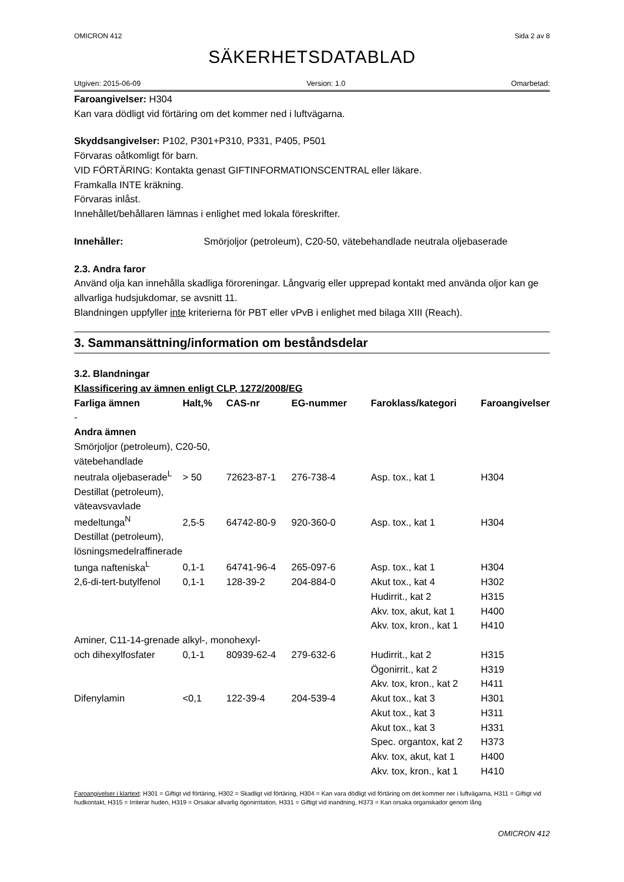OMICRON 412 Sida 2 av 8
SÄKERHETSDATABLAD
Utgiven: 2015-06-09 Version: 1.0 Omarbetad:
Faroangivelser: H304
Kan vara dödligt vid förtäring om det kommer ned i luftvägarna.
Skyddsangivelser: P102, P301+P310, P331, P405, P501
Förvaras oåtkomligt för barn.
VID FÖRTÄRING: Kontakta genast GIFTINFORMATIONSCENTRAL eller läkare.
Framkalla INTE kräkning.
Förvaras inlåst.
Innehållet/behållaren lämnas i enlighet med lokala föreskrifter.
Innehåller: Smörjoljor (petroleum), C20-50, vätebehandlade neutrala oljebaserade
2.3. Andra faror
Använd olja kan innehålla skadliga föroreningar. Långvarig eller upprepad kontakt med använda oljor kan ge allvarliga hudsjukdomar, se avsnitt 11.
Blandningen uppfyller inte kriterierna för PBT eller vPvB i enlighet med bilaga XIII (Reach).
3. Sammansättning/information om beståndsdelar
3.2. Blandningar
Klassificering av ämnen enligt CLP, 1272/2008/EG
| Farliga ämnen | Halt,% | CAS-nr | EG-nummer | Faroklass/kategori | Faroangivelser |
| --- | --- | --- | --- | --- | --- |
| - | | | | | |
| Andra ämnen | | | | | |
| Smörjoljor (petroleum), C20-50, vätebehandlade | | | | | |
| neutrala oljebaserade<sup>L</sup> | > 50 | 72623-87-1 | 276-738-4 | Asp. tox., kat 1 | H304 |
| Destillat (petroleum), väteavsvavlade | | | | | |
| medeltunga<sup>N</sup> | 2,5-5 | 64742-80-9 | 920-360-0 | Asp. tox., kat 1 | H304 |
| Destillat (petroleum), lösningsmedelraffinerade | | | | | |
| tunga nafteniska<sup>L</sup> | 0,1-1 | 64741-96-4 | 265-097-6 | Asp. tox., kat 1 | H304 |
| 2,6-di-tert-butylfenol | 0,1-1 | 128-39-2 | 204-884-0 | Akut tox., kat 4 | H302 |
| | | | | Hudirrit., kat 2 | H315 |
| | | | | Akv. tox, akut, kat 1 | H400 |
| | | | | Akv. tox, kron., kat 1 | H410 |
| Aminer, C11-14-grenade alkyl-, monohexyl- | | | | | |
| och dihexylfosfater | 0,1-1 | 80939-62-4 | 279-632-6 | Hudirrit., kat 2 | H315 |
| | | | | Ögonirrit., kat 2 | H319 |
| | | | | Akv. tox, kron., kat 2 | H411 |
| Difenylamin | <0,1 | 122-39-4 | 204-539-4 | Akut tox., kat 3 | H301 |
| | | | | Akut tox., kat 3 | H311 |
| | | | | Akut tox., kat 3 | H331 |
| | | | | Spec. organtox, kat 2 | H373 |
| | | | | Akv. tox, akut, kat 1 | H400 |
| | | | | Akv. tox, kron., kat 1 | H410 |
Faroangivelser i klartext: H301 = Giftigt vid förtäring, H302 = Skadligt vid förtäring, H304 = Kan vara dödligt vid förtäring om det kommer ner i luftvägarna, H311 = Giftigt vid hudkontakt, H315 = Irriterar huden, H319 = Orsakar allvarlig ögonirritation, H331 = Giftigt vid inandning, H373 = Kan orsaka organskador genom lång
OMICRON 412